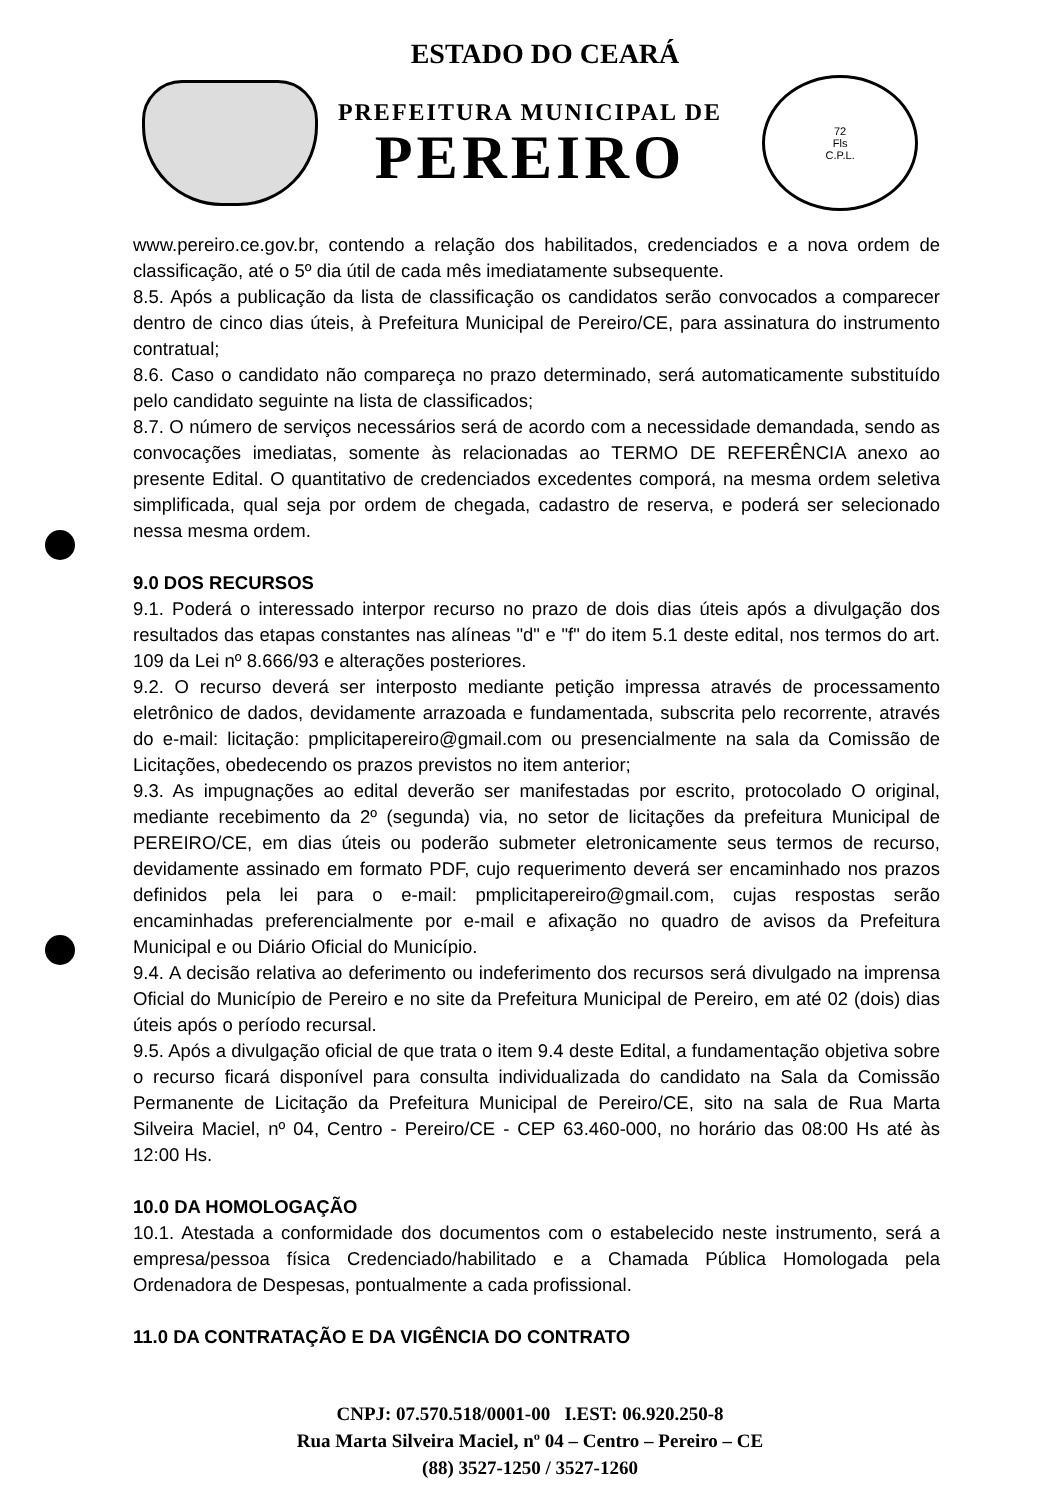ESTADO DO CEARÁ
PREFEITURA MUNICIPAL DE
PEREIRO
72
Fls
C.P.L.
www.pereiro.ce.gov.br, contendo a relação dos habilitados, credenciados e a nova ordem de classificação, até o 5º dia útil de cada mês imediatamente subsequente.
8.5. Após a publicação da lista de classificação os candidatos serão convocados a comparecer dentro de cinco dias úteis, à Prefeitura Municipal de Pereiro/CE, para assinatura do instrumento contratual;
8.6. Caso o candidato não compareça no prazo determinado, será automaticamente substituído pelo candidato seguinte na lista de classificados;
8.7. O número de serviços necessários será de acordo com a necessidade demandada, sendo as convocações imediatas, somente às relacionadas ao TERMO DE REFERÊNCIA anexo ao presente Edital. O quantitativo de credenciados excedentes comporá, na mesma ordem seletiva simplificada, qual seja por ordem de chegada, cadastro de reserva, e poderá ser selecionado nessa mesma ordem.
9.0 DOS RECURSOS
9.1. Poderá o interessado interpor recurso no prazo de dois dias úteis após a divulgação dos resultados das etapas constantes nas alíneas "d" e "f" do item 5.1 deste edital, nos termos do art. 109 da Lei nº 8.666/93 e alterações posteriores.
9.2. O recurso deverá ser interposto mediante petição impressa através de processamento eletrônico de dados, devidamente arrazoada e fundamentada, subscrita pelo recorrente, através do e-mail: licitação: pmplicitapereiro@gmail.com ou presencialmente na sala da Comissão de Licitações, obedecendo os prazos previstos no item anterior;
9.3. As impugnações ao edital deverão ser manifestadas por escrito, protocolado O original, mediante recebimento da 2º (segunda) via, no setor de licitações da prefeitura Municipal de PEREIRO/CE, em dias úteis ou poderão submeter eletronicamente seus termos de recurso, devidamente assinado em formato PDF, cujo requerimento deverá ser encaminhado nos prazos definidos pela lei para o e-mail: pmplicitapereiro@gmail.com, cujas respostas serão encaminhadas preferencialmente por e-mail e afixação no quadro de avisos da Prefeitura Municipal e ou Diário Oficial do Município.
9.4. A decisão relativa ao deferimento ou indeferimento dos recursos será divulgado na imprensa Oficial do Município de Pereiro e no site da Prefeitura Municipal de Pereiro, em até 02 (dois) dias úteis após o período recursal.
9.5. Após a divulgação oficial de que trata o item 9.4 deste Edital, a fundamentação objetiva sobre o recurso ficará disponível para consulta individualizada do candidato na Sala da Comissão Permanente de Licitação da Prefeitura Municipal de Pereiro/CE, sito na sala de Rua Marta Silveira Maciel, nº 04, Centro - Pereiro/CE - CEP 63.460-000, no horário das 08:00 Hs até às 12:00 Hs.
10.0 DA HOMOLOGAÇÃO
10.1. Atestada a conformidade dos documentos com o estabelecido neste instrumento, será a empresa/pessoa física Credenciado/habilitado e a Chamada Pública Homologada pela Ordenadora de Despesas, pontualmente a cada profissional.
11.0 DA CONTRATAÇÃO E DA VIGÊNCIA DO CONTRATO
CNPJ: 07.570.518/0001-00 I.EST: 06.920.250-8
Rua Marta Silveira Maciel, nº 04 – Centro – Pereiro – CE
(88) 3527-1250 / 3527-1260